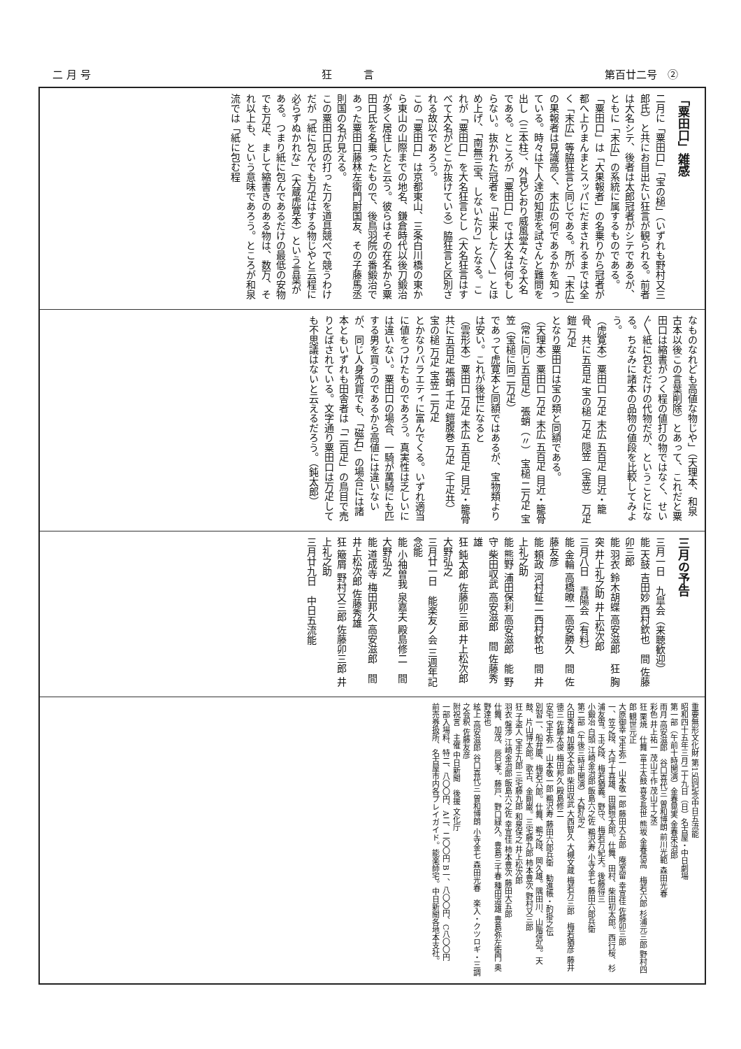二 月 号 狂　　　言 第百廿二号　②
「粟田口」雑感
二月に「粟田口」「宝の槌」（いずれも野村又三郎氏）と共にお目出たい狂言が観られる。前者は大名シテ、後者は太郎冠者がシテであるが、ともに「末広」の系統に属するものである。
「粟田口」は「大果報者」の名乗りから冠者が都へ上りまんまとスッパにだまされるまでは全く「末広」等脇狂言と同じである。所が「末広」の果報者は見識高く、末広の何であるかを知っている。時々は下人達の知恵を試さんと難問を出し（三本柱）、外見どおり威風堂々たる大名である。ところが「粟田口」では大名は何もしらない。抜かれた冠者を「出来した〳〵」とほめ上げ、「南無三宝、しないたり」となる。これが「粟田口」を大名狂言とし（大名狂言はすべて大名がどこか抜けている）脇狂言と区別される故以であろう。
この「粟田口」は京都東山、三条白川橋の東から東山の山際までの地名、鎌倉時代以後刀鍛治が多く居住したと云う。彼らはその在名から粟田口氏を名乗ったもので、後鳥羽院の番鍛治であった粟田口藤林左衛門尉国友、その子藤馬丞則国の名が見える。
この粟田口氏の打った刀を道具競べで競うわけだが「紙に包んでも万疋はする物じやと云程に必らずぬかれな」（大蔵虎寛本）という言葉がある。つまり紙に包んであるだけの最低の安物でも万疋、まして縮書きのある物は、数万、それ以上も、という意味であろう。ところが和泉流では「紙に包む程
なものなれども高値な物じや」（天理本、和泉古本以後この言葉削除）とあって、これだと粟田口は縮書がつく程の値打の物ではなく、せい〴〵紙に包むだけの代物だが、ということになる。ちなみに諸本の品物の値段を比較してみよう。
（虎寛本）粟田口 万疋 末広 五百疋 目近・籠骨、共に五百疋 宝の槌 万疋 隠笠（宝笠） 万疋 鎧 万疋
となり粟田口は宝の類と同額である。
（天理本）粟田口 万疋 末広 五百疋 目近・籠骨（常に同じ五百疋） 張蛸（〃） 宝槌 二万疋 宝笠（宝槌に同二万疋）
であって虎寛本と同額ではあるが、宝物類よりは安い。これが後世になると
（雲形本）粟田口 万疋 末広 五百疋 目近・籠骨共に五百疋 張蛸 千疋 鎧腹巻 万疋（千疋共） 宝の槌 万疋 宝笠 二万疋
とかなりバラエティに富んでくる。いずれ適当に値をつけたものであろう。真実性は乏しいには違いない。粟田口の場合、一騎が萬騎にも匹する男を買うのであるから高値には違いないが、同じ人身売買でも、「磁石」の場合には諸本ともいずれも田舎者は「二百疋」の鳥目で売りとばされている。文字通り粟田口は万疋しても不思議はないと云えるだろう。（鈍太郎）
三月の予告
三月一日　九皐会（来聴歓迎）
能 天鼓 吉田妙 西村欽也　間 佐藤卯三郎
能 羽衣 鈴木胡蝶 高安滋郎　狂 胸突 井上礼之助 井上松次郎
三月八日　青陽会（有料）
能 金輪 高橋暸一 高安勝久　間 佐藤友彦
能 頼政 河村鉦二 西村欽也　間 井上礼之助
能 熊野 浦田保利 高安滋郎　能 野守 柴田収武 高安滋郎　間 佐藤秀雄
狂 鈍太郎 佐藤卯三郎 井上松次郎 大野弘之
三月廿一日　能楽友ノ会 三週年記念能
能 小袖曽我 泉嘉夫 殿島修二　間 大野弘之
能 道成寺 梅田邦久 高安滋郎　間 井上松次郎 佐藤秀雄
狂 簸屑 野村又三郎 佐藤卯三郎 井上礼之助
三月廿九日　中日五流能
重要無形文化財 第15回記念中日五流能
昭和四十五年三月二十九日（日）名古屋・中日劇場
第一部（午前十時開演）金春晃実 金春栄治郎
雨月 高安滋郎　谷口喜代三 曽和博朗 前川光範 森田光春
彩色 井上祐一 茂山千作 茂山千之丞
狂 栗焼　仕舞 富士太鼓 喜多長世 熊坂 金春信高　梅若六郎 杉浦元三郎 野村四郎 観世元正
大原御幸 宝生弥一 山本敬一郎 藤田大五郎　庵室留 幸宣佳 佐藤卯三郎
一、笠之段、大坪十喜雄、田鍋惣太郎。仕舞、田村、柴田初太郎。西行桜、杉浦友雪。玉之段、梅若猶義。野守、梅若万紀夫。後藤得三
小鍛冶 白頭 江崎金治郎 飯島六之佐 鵜沢寿 小寺金七 藤田六郎兵衛
第二部（午後三時半開演） 大野弘之
久田秀雄 加藤文太郎 柴田収武 大西智久 大槻文蔵 梅若万三郎　梅若猶彦 藤井徳三 佐藤太俊 梅田邦久 殿島修二
安宅 宝生弥一 山本敬一郎 鵜沢寿 藤田六郎兵衛　勧進帳・酌掛之伝
別習一、船弁慶、梅若六郎。仕舞、鵜之段、岡久雄。隅田川、山階信弘。天鼓、片山博太郎。歌古、金剛巌。三宅藤九郎 柿本豊次 野村又三郎
狂 子盗人 宝生九郎 三宅藤九郎 和泉保之 井上松次郎
羽衣 盤渉 江崎金治郎 飯島六之佐 幸宣佳 柿本豊次 藤田大五郎
仕舞、加茂、辰巳孝。藤戸、野口緑久。豊島三千春 種田道雄 豊島弥左衛門 奥野達也
絃上 高安滋郎 谷口喜代三 曽和博朗 小寺金七 森田光春　楽入・クツロギ・三調之会釈 佐藤友彦
附祝言　主催 中日新聞　後援 文化庁
一部入場料、特二、八〇〇円、A二、二〇〇円 B一、八〇〇円、C八〇〇円
前売券扱所、名古屋市内各プレイガイド。能楽師宅。中日新聞各地本支社。